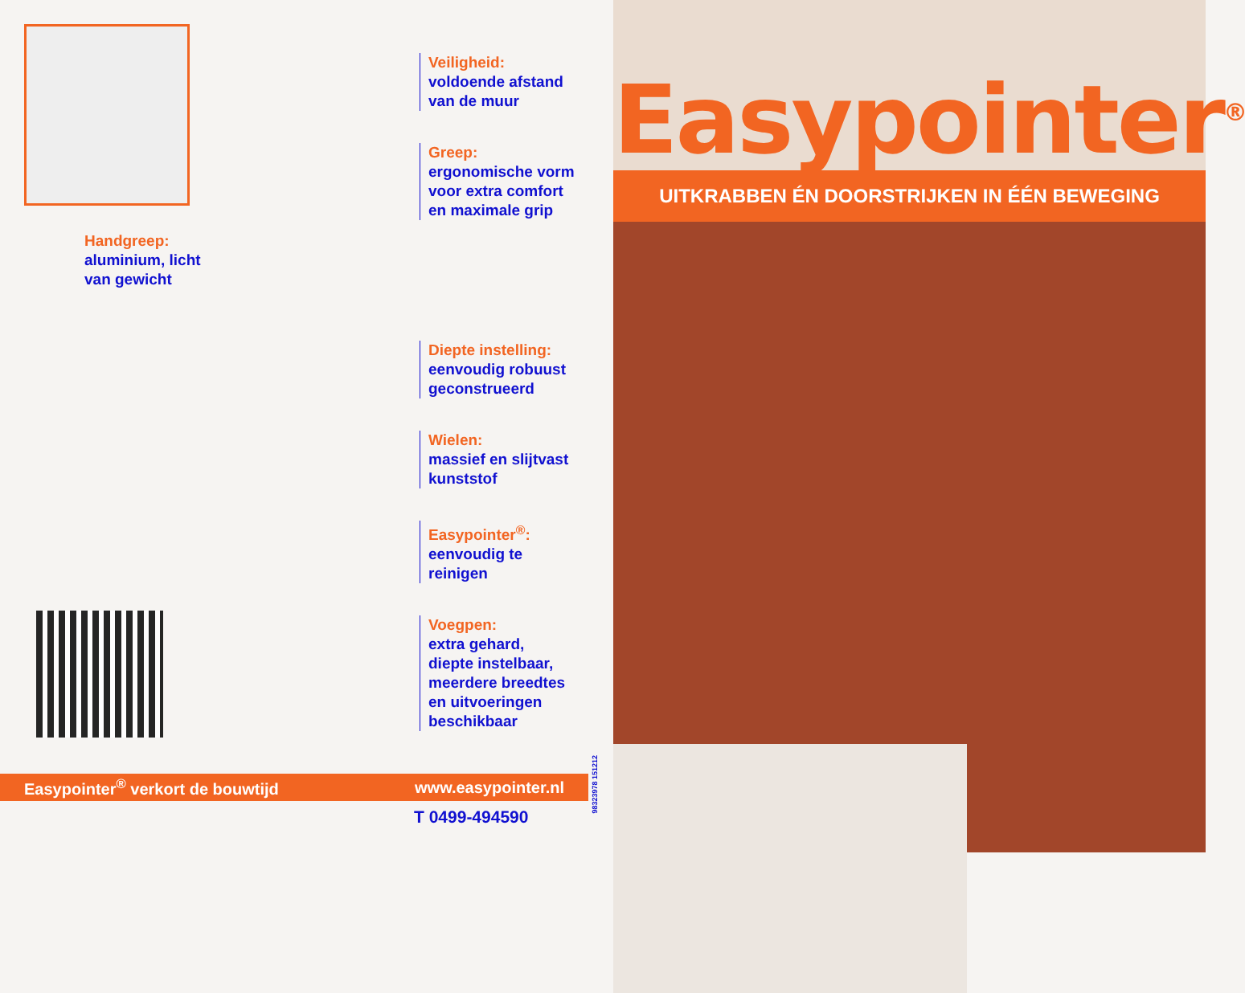Handgreep:
aluminium, licht
van gewicht
Veiligheid:
voldoende afstand
van de muur
Greep:
ergonomische vorm
voor extra comfort
en maximale grip
Diepte instelling:
eenvoudig robuust
geconstrueerd
Wielen:
massief en slijtvast
kunststof
Easypointer<sup>®</sup>:
eenvoudig te
reinigen
Voegpen:
extra gehard,
diepte instelbaar,
meerdere breedtes
en uitvoeringen
beschikbaar
Easypointer<sup>®</sup> verkort de bouwtijd www.easypointer.nl
T 0499-494590
98323978 151212
Easypointer<sup>®</sup>
UITKRABBEN ÉN DOORSTRIJKEN IN ÉÉN BEWEGING